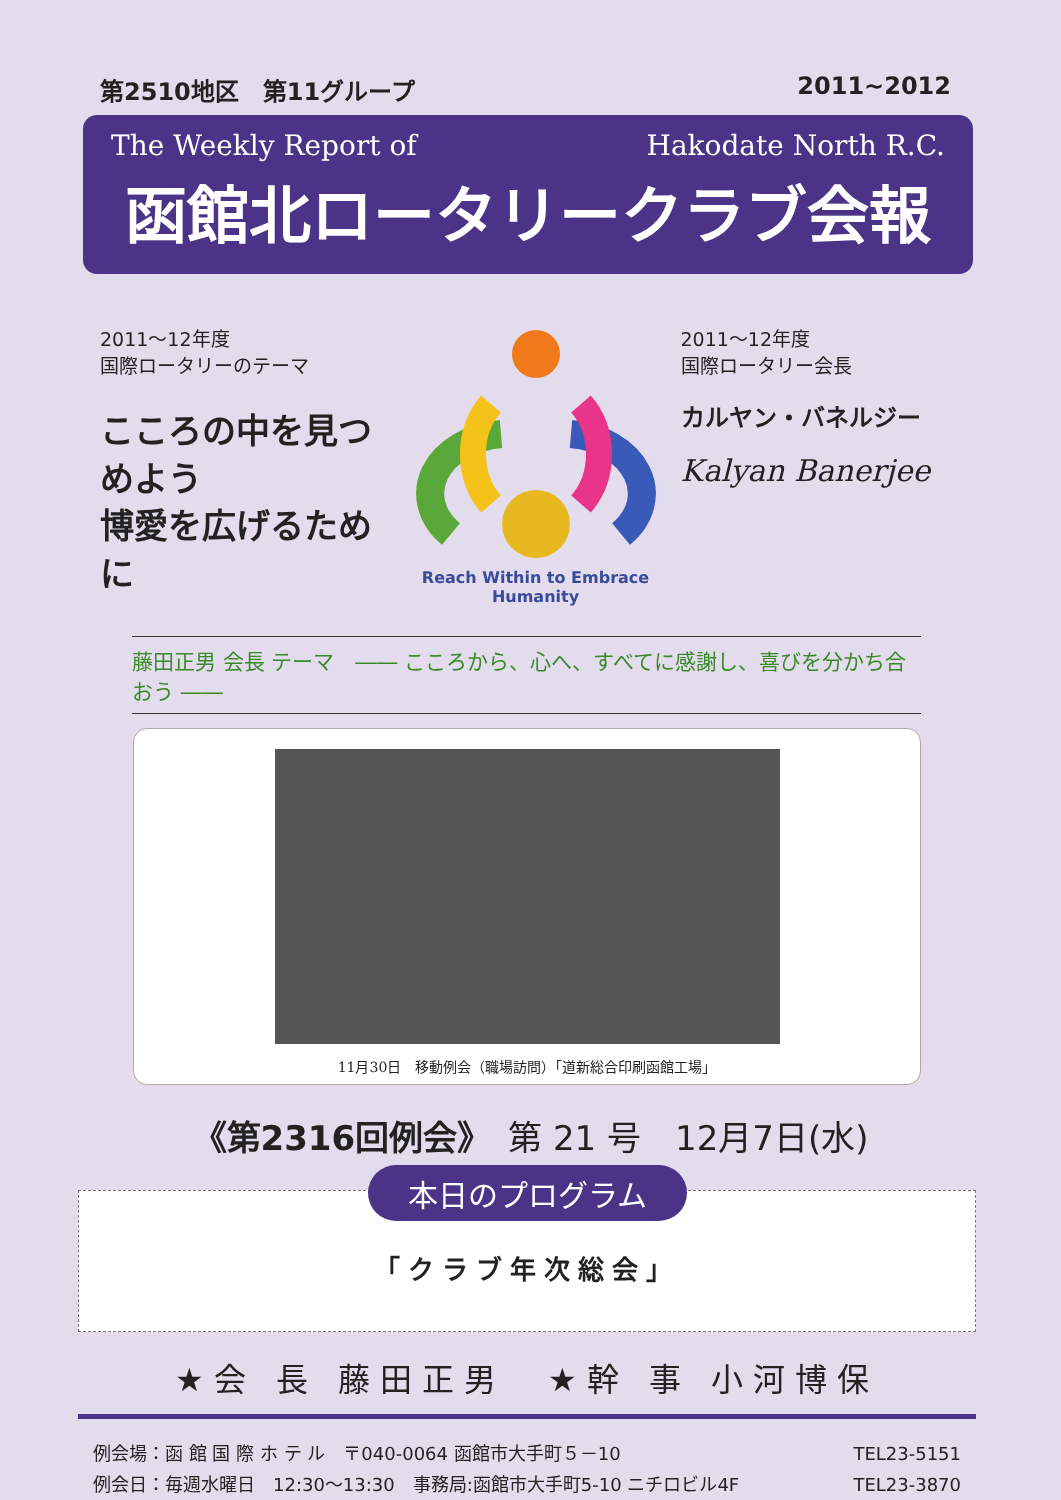第2510地区　第11グループ 2011~2012
The Weekly Report of Hakodate North R.C.
函館北ロータリークラブ会報
2011～12年度
国際ロータリーのテーマ
こころの中を見つめよう
博愛を広げるために
Reach Within to Embrace Humanity
2011～12年度
国際ロータリー会長
カルヤン・バネルジー
Kalyan Banerjee
藤田正男 会長 テーマ　―― こころから、心へ、すべてに感謝し、喜びを分かち合おう ――
11月30日　移動例会（職場訪問）「道新総合印刷函館工場」
《第2316回例会》　第 21 号　12月7日(水)
本日のプログラム
「クラブ年次総会」
★会 長 藤田正男　★幹 事 小河博保
例会場：函 館 国 際 ホ テ ル　〒040-0064 函館市大手町５－10 TEL23-5151
例会日：毎週水曜日　12:30～13:30　事務局:函館市大手町5-10 ニチロビル4F TEL23-3870